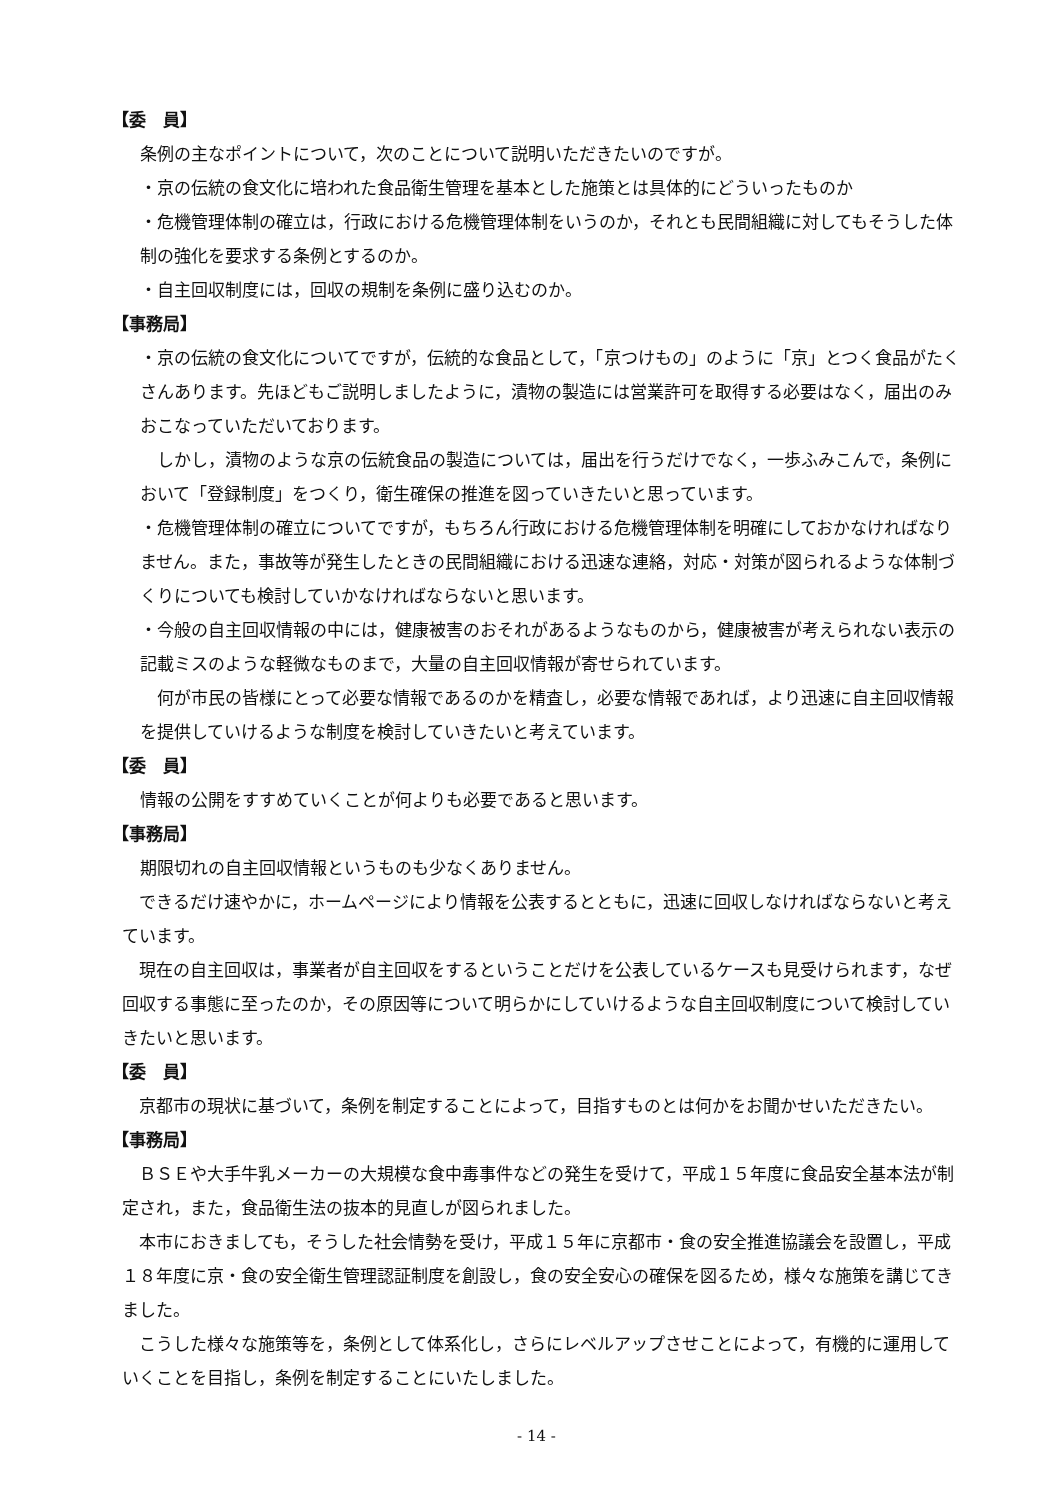【委　員】
条例の主なポイントについて，次のことについて説明いただきたいのですが。
・京の伝統の食文化に培われた食品衛生管理を基本とした施策とは具体的にどういったものか
・危機管理体制の確立は，行政における危機管理体制をいうのか，それとも民間組織に対してもそうした体制の強化を要求する条例とするのか。
・自主回収制度には，回収の規制を条例に盛り込むのか。
【事務局】
・京の伝統の食文化についてですが，伝統的な食品として，「京つけもの」のように「京」とつく食品がたくさんあります。先ほどもご説明しましたように，漬物の製造には営業許可を取得する必要はなく，届出のみおこなっていただいております。
　しかし，漬物のような京の伝統食品の製造については，届出を行うだけでなく，一歩ふみこんで，条例において「登録制度」をつくり，衛生確保の推進を図っていきたいと思っています。
・危機管理体制の確立についてですが，もちろん行政における危機管理体制を明確にしておかなければなりません。また，事故等が発生したときの民間組織における迅速な連絡，対応・対策が図られるような体制づくりについても検討していかなければならないと思います。
・今般の自主回収情報の中には，健康被害のおそれがあるようなものから，健康被害が考えられない表示の記載ミスのような軽微なものまで，大量の自主回収情報が寄せられています。
　何が市民の皆様にとって必要な情報であるのかを精査し，必要な情報であれば，より迅速に自主回収情報を提供していけるような制度を検討していきたいと考えています。
【委　員】
情報の公開をすすめていくことが何よりも必要であると思います。
【事務局】
期限切れの自主回収情報というものも少なくありません。
　できるだけ速やかに，ホームページにより情報を公表するとともに，迅速に回収しなければならないと考えています。
　現在の自主回収は，事業者が自主回収をするということだけを公表しているケースも見受けられます，なぜ回収する事態に至ったのか，その原因等について明らかにしていけるような自主回収制度について検討していきたいと思います。
【委　員】
　京都市の現状に基づいて，条例を制定することによって，目指すものとは何かをお聞かせいただきたい。
【事務局】
　ＢＳＥや大手牛乳メーカーの大規模な食中毒事件などの発生を受けて，平成１５年度に食品安全基本法が制定され，また，食品衛生法の抜本的見直しが図られました。
　本市におきましても，そうした社会情勢を受け，平成１５年に京都市・食の安全推進協議会を設置し，平成１８年度に京・食の安全衛生管理認証制度を創設し，食の安全安心の確保を図るため，様々な施策を講じてきました。
　こうした様々な施策等を，条例として体系化し，さらにレベルアップさせことによって，有機的に運用していくことを目指し，条例を制定することにいたしました。
- 14 -